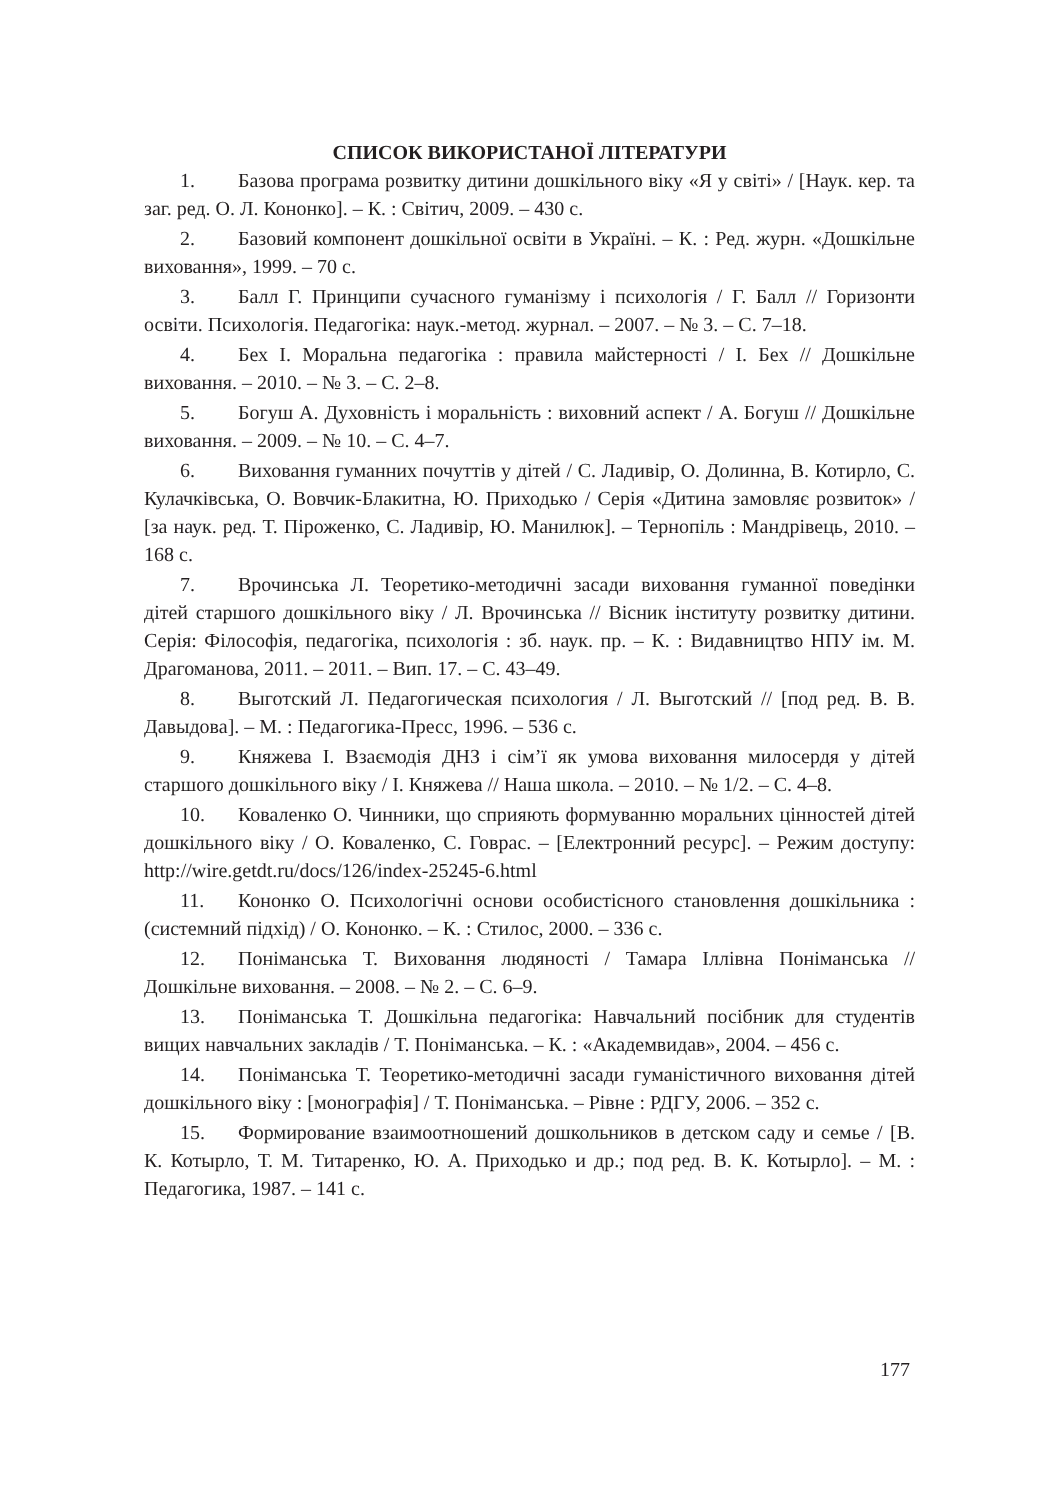СПИСОК ВИКОРИСТАНОЇ ЛІТЕРАТУРИ
1. Базова програма розвитку дитини дошкільного віку «Я у світі» / [Наук. кер. та заг. ред. О. Л. Кононко]. – К. : Світич, 2009. – 430 с.
2. Базовий компонент дошкільної освіти в Україні. – К. : Ред. журн. «Дошкільне виховання», 1999. – 70 с.
3. Балл Г. Принципи сучасного гуманізму і психологія / Г. Балл // Горизонти освіти. Психологія. Педагогіка: наук.-метод. журнал. – 2007. – № 3. – С. 7–18.
4. Бех І. Моральна педагогіка : правила майстерності / І. Бех // Дошкільне виховання. – 2010. – № 3. – С. 2–8.
5. Богуш А. Духовність і моральність : виховний аспект / А. Богуш // Дошкільне виховання. – 2009. – № 10. – С. 4–7.
6. Виховання гуманних почуттів у дітей / С. Ладивір, О. Долинна, В. Котирло, С. Кулачківська, О. Вовчик-Блакитна, Ю. Приходько / Серія «Дитина замовляє розвиток» / [за наук. ред. Т. Піроженко, С. Ладивір, Ю. Манилюк]. – Тернопіль : Мандрівець, 2010. – 168 с.
7. Врочинська Л. Теоретико-методичні засади виховання гуманної поведінки дітей старшого дошкільного віку / Л. Врочинська // Вісник інституту розвитку дитини. Серія: Філософія, педагогіка, психологія : зб. наук. пр. – К. : Видавництво НПУ ім. М. Драгоманова, 2011. – 2011. – Вип. 17. – С. 43–49.
8. Выготский Л. Педагогическая психология / Л. Выготский // [под ред. В. В. Давыдова]. – М. : Педагогика-Пресс, 1996. – 536 с.
9. Княжева І. Взаємодія ДНЗ і сім’ї як умова виховання милосердя у дітей старшого дошкільного віку / І. Княжева // Наша школа. – 2010. – № 1/2. – С. 4–8.
10. Коваленко О. Чинники, що сприяють формуванню моральних цінностей дітей дошкільного віку / О. Коваленко, С. Говрас. – [Електронний ресурс]. – Режим доступу: http://wire.getdt.ru/docs/126/index-25245-6.html
11. Кононко О. Психологічні основи особистісного становлення дошкільника : (системний підхід) / О. Кононко. – К. : Стилос, 2000. – 336 с.
12. Поніманська Т. Виховання людяності / Тамара Іллівна Поніманська // Дошкільне виховання. – 2008. – № 2. – С. 6–9.
13. Поніманська Т. Дошкільна педагогіка: Навчальний посібник для студентів вищих навчальних закладів / Т. Поніманська. – К. : «Академвидав», 2004. – 456 с.
14. Поніманська Т. Теоретико-методичні засади гуманістичного виховання дітей дошкільного віку : [монографія] / Т. Поніманська. – Рівне : РДГУ, 2006. – 352 с.
15. Формирование взаимоотношений дошкольников в детском саду и семье / [В. К. Котырло, Т. М. Титаренко, Ю. А. Приходько и др.; под ред. В. К. Котырло]. – М. : Педагогика, 1987. – 141 с.
177